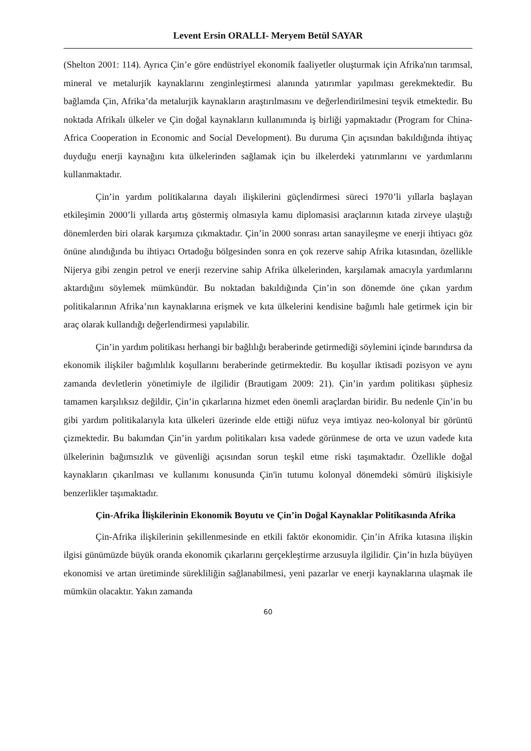Levent Ersin ORALLI- Meryem Betül SAYAR
(Shelton 2001: 114). Ayrıca Çin’e göre endüstriyel ekonomik faaliyetler oluşturmak için Afrika'nın tarımsal, mineral ve metalurjik kaynaklarını zenginleştirmesi alanında yatırımlar yapılması gerekmektedir. Bu bağlamda Çin, Afrika’da metalurjik kaynakların araştırılmasını ve değerlendirilmesini teşvik etmektedir. Bu noktada Afrikalı ülkeler ve Çin doğal kaynakların kullanımında iş birliği yapmaktadır (Program for China-Africa Cooperation in Economic and Social Development). Bu duruma Çin açısından bakıldığında ihtiyaç duyduğu enerji kaynağını kıta ülkelerinden sağlamak için bu ilkelerdeki yatırımlarını ve yardımlarını kullanmaktadır.
Çin’in yardım politikalarına dayalı ilişkilerini güçlendirmesi süreci 1970’li yıllarla başlayan etkileşimin 2000’li yıllarda artış göstermiş olmasıyla kamu diplomasisi araçlarının kıtada zirveye ulaştığı dönemlerden biri olarak karşımıza çıkmaktadır. Çin’in 2000 sonrası artan sanayileşme ve enerji ihtiyacı göz önüne alındığında bu ihtiyacı Ortadoğu bölgesinden sonra en çok rezerve sahip Afrika kıtasından, özellikle Nijerya gibi zengin petrol ve enerji rezervine sahip Afrika ülkelerinden, karşılamak amacıyla yardımlarını aktardığını söylemek mümkündür. Bu noktadan bakıldığında Çin’in son dönemde öne çıkan yardım politikalarının Afrika’nın kaynaklarına erişmek ve kıta ülkelerini kendisine bağımlı hale getirmek için bir araç olarak kullandığı değerlendirmesi yapılabilir.
Çin’in yardım politikası herhangi bir bağlılığı beraberinde getirmediği söylemini içinde barındırsa da ekonomik ilişkiler bağımlılık koşullarını beraberinde getirmektedir. Bu koşullar iktisadi pozisyon ve aynı zamanda devletlerin yönetimiyle de ilgilidir (Brautigam 2009: 21). Çin’in yardım politikası şüphesiz tamamen karşılıksız değildir, Çin’in çıkarlarına hizmet eden önemli araçlardan biridir. Bu nedenle Çin’in bu gibi yardım politikalarıyla kıta ülkeleri üzerinde elde ettiği nüfuz veya imtiyaz neo-kolonyal bir görüntü çizmektedir. Bu bakımdan Çin’in yardım politikaları kısa vadede görünmese de orta ve uzun vadede kıta ülkelerinin bağımsızlık ve güvenliği açısından sorun teşkil etme riski taşımaktadır. Özellikle doğal kaynakların çıkarılması ve kullanımı konusunda Çin'in tutumu kolonyal dönemdeki sömürü ilişkisiyle benzerlikler taşımaktadır.
Çin-Afrika İlişkilerinin Ekonomik Boyutu ve Çin’in Doğal Kaynaklar Politikasında Afrika
Çin-Afrika ilişkilerinin şekillenmesinde en etkili faktör ekonomidir. Çin’in Afrika kıtasına ilişkin ilgisi günümüzde büyük oranda ekonomik çıkarlarını gerçekleştirme arzusuyla ilgilidir. Çin’in hızla büyüyen ekonomisi ve artan üretiminde sürekliliğin sağlanabilmesi, yeni pazarlar ve enerji kaynaklarına ulaşmak ile mümkün olacaktır. Yakın zamanda
60